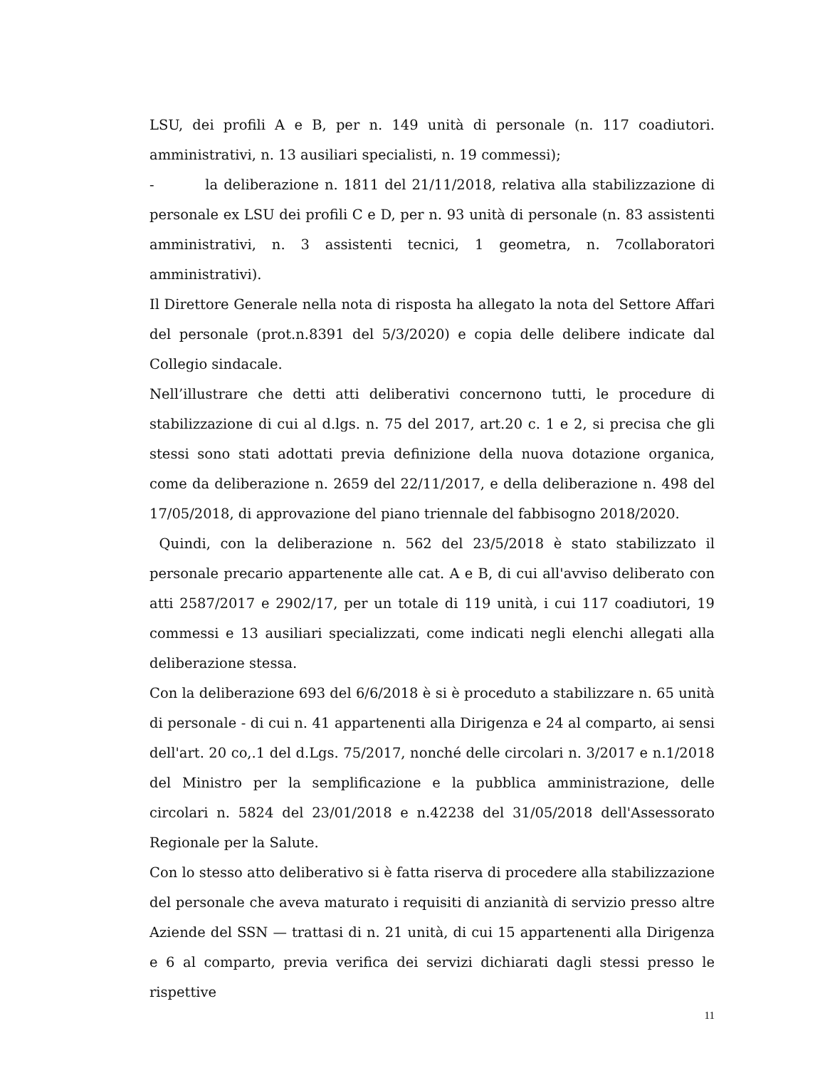LSU, dei profili A e B, per n. 149 unità di personale (n. 117 coadiutori. amministrativi, n. 13 ausiliari specialisti, n. 19 commessi);
- la deliberazione n. 1811 del 21/11/2018, relativa alla stabilizzazione di personale ex LSU dei profili C e D, per n. 93 unità di personale (n. 83 assistenti amministrativi, n. 3 assistenti tecnici, 1 geometra, n. 7collaboratori amministrativi).
Il Direttore Generale nella nota di risposta ha allegato la nota del Settore Affari del personale (prot.n.8391 del 5/3/2020) e copia delle delibere indicate dal Collegio sindacale.
Nell’illustrare che detti atti deliberativi concernono tutti, le procedure di stabilizzazione di cui al d.lgs. n. 75 del 2017, art.20 c. 1 e 2, si precisa che gli stessi sono stati adottati previa definizione della nuova dotazione organica, come da deliberazione n. 2659 del 22/11/2017, e della deliberazione n. 498 del 17/05/2018, di approvazione del piano triennale del fabbisogno 2018/2020.
Quindi, con la deliberazione n. 562 del 23/5/2018 è stato stabilizzato il personale precario appartenente alle cat. A e B, di cui all'avviso deliberato con atti 2587/2017 e 2902/17, per un totale di 119 unità, i cui 117 coadiutori, 19 commessi e 13 ausiliari specializzati, come indicati negli elenchi allegati alla deliberazione stessa.
Con la deliberazione 693 del 6/6/2018 è si è proceduto a stabilizzare n. 65 unità di personale - di cui n. 41 appartenenti alla Dirigenza e 24 al comparto, ai sensi dell'art. 20 co,.1 del d.Lgs. 75/2017, nonché delle circolari n. 3/2017 e n.1/2018 del Ministro per la semplificazione e la pubblica amministrazione, delle circolari n. 5824 del 23/01/2018 e n.42238 del 31/05/2018 dell'Assessorato Regionale per la Salute.
Con lo stesso atto deliberativo si è fatta riserva di procedere alla stabilizzazione del personale che aveva maturato i requisiti di anzianità di servizio presso altre Aziende del SSN — trattasi di n. 21 unità, di cui 15 appartenenti alla Dirigenza e 6 al comparto, previa verifica dei servizi dichiarati dagli stessi presso le rispettive
11